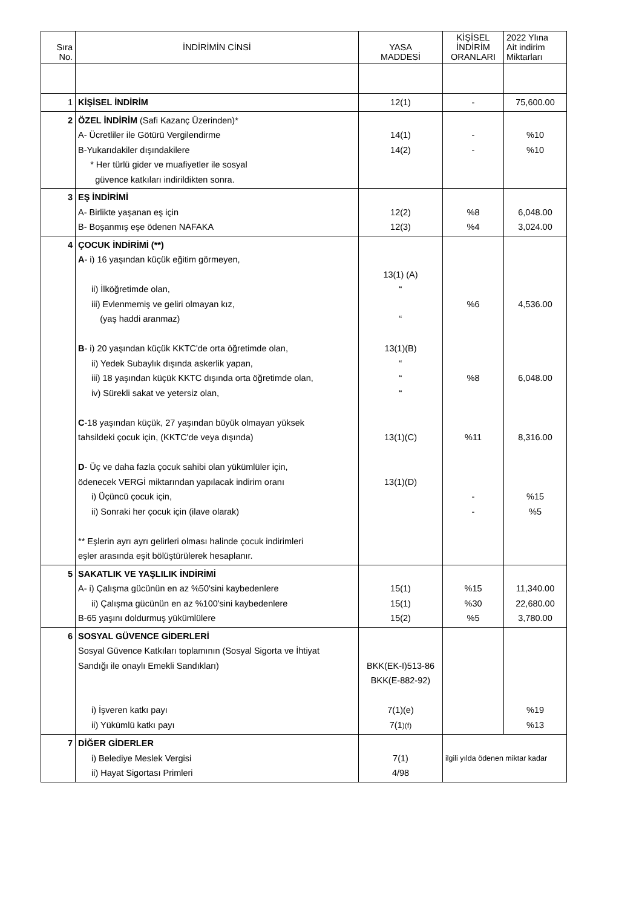| Sıra No. | İNDİRİMİN CİNSİ | YASA MADDESİ | KİŞİSEL İNDİRİM ORANLARI | 2022 Ylına Ait indirim Miktarları |
| --- | --- | --- | --- | --- |
| 1 | KİŞİSEL İNDİRİM | 12(1) | - | 75,600.00 |
| 2 | ÖZEL İNDİRİM (Safi Kazanç Üzerinden)* A- Ücretliler ile Götürü Vergilendirme B-Yukarıdakiler dışındakilere * Her türlü gider ve muafiyetler ile sosyal güvence katkıları indirildikten sonra. | 14(1) 14(2) | - - | %10 %10 |
| 3 | EŞ İNDİRİMİ A- Birlikte yaşanan eş için B- Boşanmış eşe ödenen NAFAKA | 12(2) 12(3) | %8 %4 | 6,048.00 3,024.00 |
| 4 | ÇOCUK İNDİRİMİ (**) A - i) 16 yaşından küçük eğitim görmeyen, ii) İlköğretimde olan, iii) Evlenmemiş ve geliri olmayan kız, (yaş haddi aranmaz) B - i) 20 yaşından küçük KKTC'de orta öğretimde olan, ii) Yedek Subaylık dışında askerlik yapan, iii) 18 yaşından küçük KKTC dışında orta öğretimde olan, iv) Sürekli sakat ve yetersiz olan, C -18 yaşından küçük, 27 yaşından büyük olmayan yüksek tahsildeki çocuk için, (KKTC'de veya dışında) D - Üç ve daha fazla çocuk sahibi olan yükümlüler için, ödenecek VERGİ miktarından yapılacak indirim oranı i) Üçüncü çocuk için, ii) Sonraki her çocuk için (ilave olarak) ** Eşlerin ayrı ayrı gelirleri olması halinde çocuk indirimleri eşler arasında eşit bölüştürülerek hesaplanır. | 13(1) (A) “ “ 13(1)(B) “ “ “ 13(1)(C) 13(1)(D) | %6 %8 %11 - - | 4,536.00 6,048.00 8,316.00 %15 %5 |
| 5 | SAKATLIK VE YAŞLILIK İNDİRİMİ A- i) Çalışma gücünün en az %50'sini kaybedenlere ii) Çalışma gücünün en az %100'sini kaybedenlere B-65 yaşını doldurmuş yükümlülere | 15(1) 15(1) 15(2) | %15 %30 %5 | 11,340.00 22,680.00 3,780.00 |
| 6 | SOSYAL GÜVENCE GİDERLERİ Sosyal Güvence Katkıları toplamının (Sosyal Sigorta ve İhtiyat Sandığı ile onaylı Emekli Sandıkları) i) İşveren katkı payı ii) Yükümlü katkı payı | BKK(EK-I)513-86 BKK(E-882-92) 7(1)(e) 7(1 )(f) | | %19 %13 |
| 7 | DİĞER GİDERLER i) Belediye Meslek Vergisi ii) Hayat Sigortası Primleri | 7(1) 4/98 | ilgili yılda ödenen miktar kadar | |